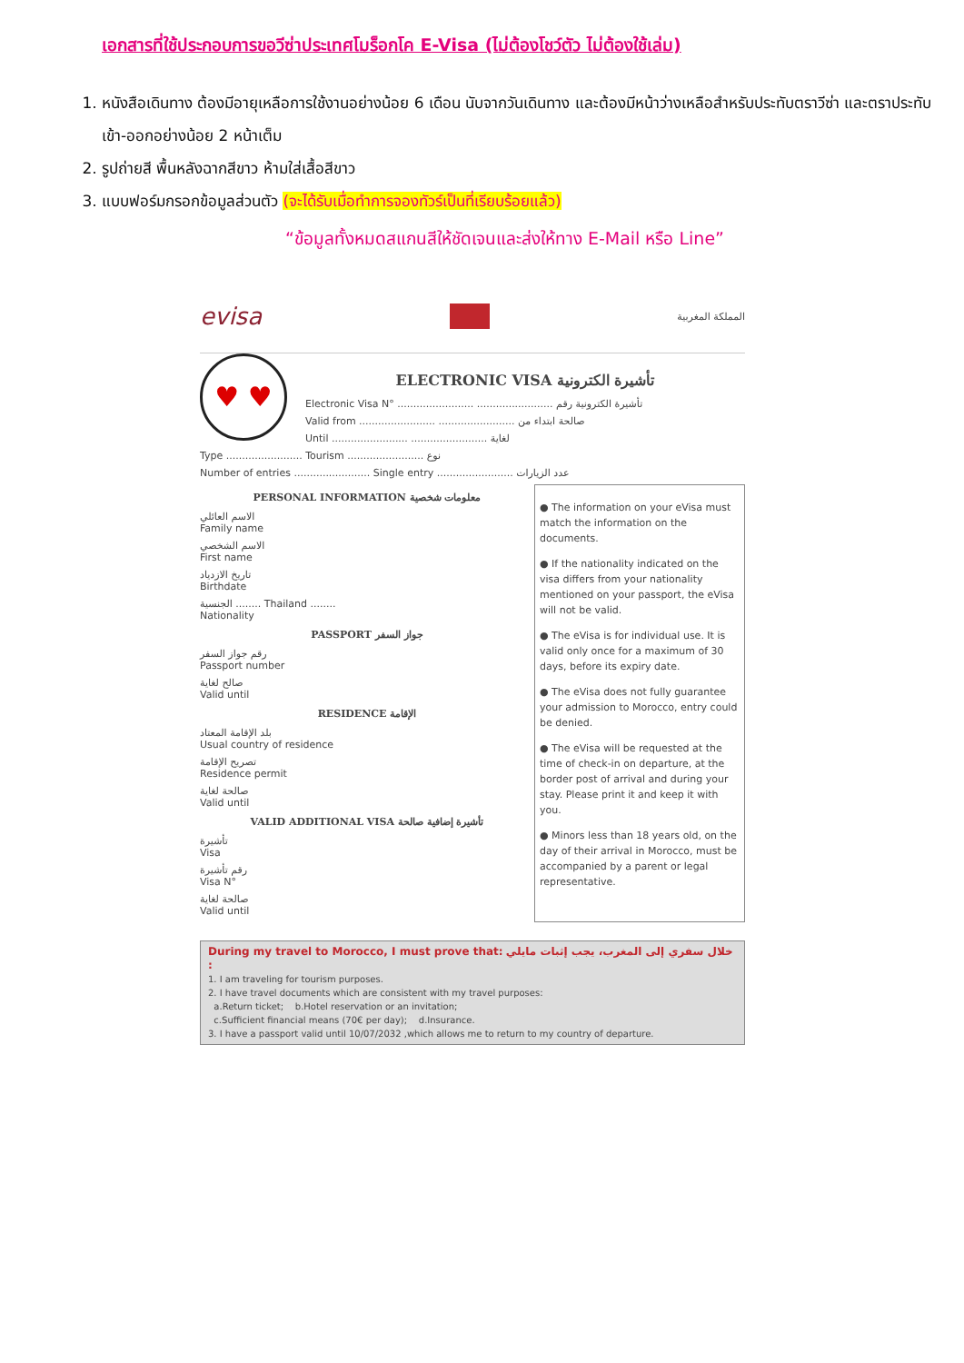เอกสารที่ใช้ประกอบการขอวีซ่าประเทศโมร็อกโค E-Visa (ไม่ต้องโชว์ตัว ไม่ต้องใช้เล่ม)
1. หนังสือเดินทาง ต้องมีอายุเหลือการใช้งานอย่างน้อย 6 เดือน นับจากวันเดินทาง และต้องมีหน้าว่างเหลือสำหรับประทับตราวีซ่า และตราประทับเข้า-ออกอย่างน้อย 2 หน้าเต็ม
2. รูปถ่ายสี พื้นหลังฉากสีขาว ห้ามใส่เสื้อสีขาว
3. แบบฟอร์มกรอกข้อมูลส่วนตัว (จะได้รับเมื่อทำการจองทัวร์เป็นที่เรียบร้อยแล้ว)
“ข้อมูลทั้งหมดสแกนสีให้ชัดเจนและส่งให้ทาง E-Mail หรือ Line”
evisa
المملكة المغربية
♥ ♥
ELECTRONIC VISA تأشيرة الكترونية
Electronic Visa N° ........................ ........................ تأشيرة الكترونية رقم
Valid from ........................ ........................ صالحة ابتداء من
Until ........................ ........................ لغاية
Type ........................ Tourism ........................ نوع
Number of entries ........................ Single entry ........................ عدد الزيارات
PERSONAL INFORMATION معلومات شخصية
الاسم العائلي
Family name
الاسم الشخصي
First name
تاريخ الازدياد
Birthdate
الجنسية ........ Thailand ........
Nationality
PASSPORT جواز السفر
رقم جواز السفر
Passport number
صالح لغاية
Valid until
RESIDENCE الإقامة
بلد الإقامة المعتاد
Usual country of residence
تصريح الإقامة
Residence permit
صالحة لغاية
Valid until
VALID ADDITIONAL VISA تأشيرة إضافية صالحة
تأشيرة
Visa
رقم تأشيرة
Visa N°
صالحة لغاية
Valid until
● The information on your eVisa must match the information on the documents.
● If the nationality indicated on the visa differs from your nationality mentioned on your passport, the eVisa will not be valid.
● The eVisa is for individual use. It is valid only once for a maximum of 30 days, before its expiry date.
● The eVisa does not fully guarantee your admission to Morocco, entry could be denied.
● The eVisa will be requested at the time of check-in on departure, at the border post of arrival and during your stay. Please print it and keep it with you.
● Minors less than 18 years old, on the day of their arrival in Morocco, must be accompanied by a parent or legal representative.
During my travel to Morocco, I must prove that: خلال سفري إلى المغرب، يجب إثبات مايلي :
1. I am traveling for tourism purposes.
2. I have travel documents which are consistent with my travel purposes:
a.Return ticket; b.Hotel reservation or an invitation;
c.Sufficient financial means (70€ per day); d.Insurance.
3. I have a passport valid until 10/07/2032 ,which allows me to return to my country of departure.